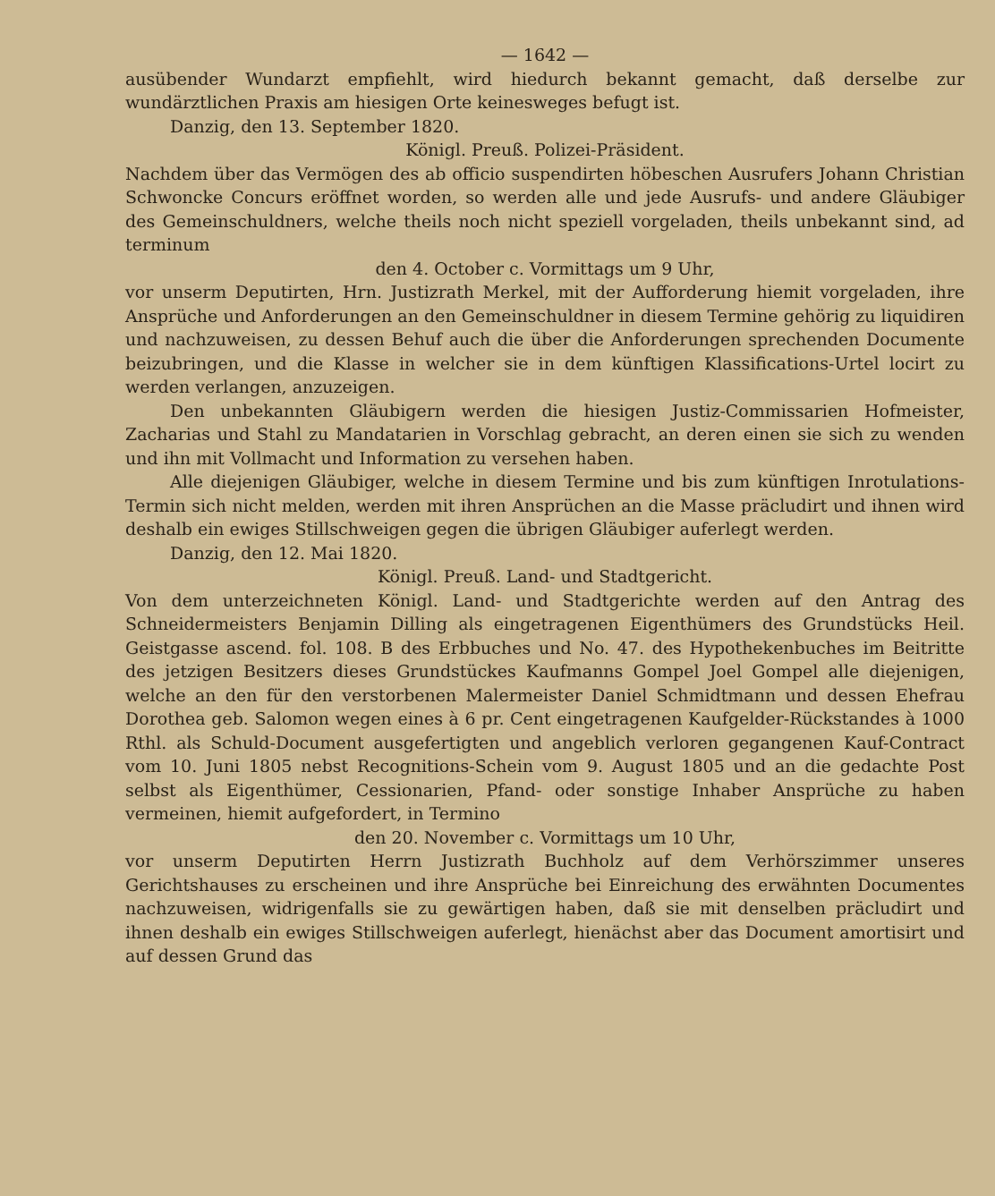— 1642 —
ausübender Wundarzt empfiehlt, wird hiedurch bekannt gemacht, daß derselbe zur wundärztlichen Praxis am hiesigen Orte keinesweges befugt ist.
Danzig, den 13. September 1820.
Königl. Preuß. Polizei-Präsident.
Nachdem über das Vermögen des ab officio suspendirten höbeschen Ausrufers Johann Christian Schwoncke Concurs eröffnet worden, so werden alle und jede Ausrufs- und andere Gläubiger des Gemeinschuldners, welche theils noch nicht speziell vorgeladen, theils unbekannt sind, ad terminum
den 4. October c. Vormittags um 9 Uhr,
vor unserm Deputirten, Hrn. Justizrath Merkel, mit der Aufforderung hiemit vorgeladen, ihre Ansprüche und Anforderungen an den Gemeinschuldner in diesem Termine gehörig zu liquidiren und nachzuweisen, zu dessen Behuf auch die über die Anforderungen sprechenden Documente beizubringen, und die Klasse in welcher sie in dem künftigen Klassifications-Urtel locirt zu werden verlangen, anzuzeigen.
Den unbekannten Gläubigern werden die hiesigen Justiz-Commissarien Hofmeister, Zacharias und Stahl zu Mandatarien in Vorschlag gebracht, an deren einen sie sich zu wenden und ihn mit Vollmacht und Information zu versehen haben.
Alle diejenigen Gläubiger, welche in diesem Termine und bis zum künftigen Inrotulations-Termin sich nicht melden, werden mit ihren Ansprüchen an die Masse präcludirt und ihnen wird deshalb ein ewiges Stillschweigen gegen die übrigen Gläubiger auferlegt werden.
Danzig, den 12. Mai 1820.
Königl. Preuß. Land- und Stadtgericht.
Von dem unterzeichneten Königl. Land- und Stadtgerichte werden auf den Antrag des Schneidermeisters Benjamin Dilling als eingetragenen Eigenthümers des Grundstücks Heil. Geistgasse ascend. fol. 108. B des Erbbuches und No. 47. des Hypothekenbuches im Beitritte des jetzigen Besitzers dieses Grundstückes Kaufmanns Gompel Joel Gompel alle diejenigen, welche an den für den verstorbenen Malermeister Daniel Schmidtmann und dessen Ehefrau Dorothea geb. Salomon wegen eines à 6 pr. Cent eingetragenen Kaufgelder-Rückstandes à 1000 Rthl. als Schuld-Document ausgefertigten und angeblich verloren gegangenen Kauf-Contract vom 10. Juni 1805 nebst Recognitions-Schein vom 9. August 1805 und an die gedachte Post selbst als Eigenthümer, Cessionarien, Pfand- oder sonstige Inhaber Ansprüche zu haben vermeinen, hiemit aufgefordert, in Termino
den 20. November c. Vormittags um 10 Uhr,
vor unserm Deputirten Herrn Justizrath Buchholz auf dem Verhörszimmer unseres Gerichtshauses zu erscheinen und ihre Ansprüche bei Einreichung des erwähnten Documentes nachzuweisen, widrigenfalls sie zu gewärtigen haben, daß sie mit denselben präcludirt und ihnen deshalb ein ewiges Stillschweigen auferlegt, hienächst aber das Document amortisirt und auf dessen Grund das